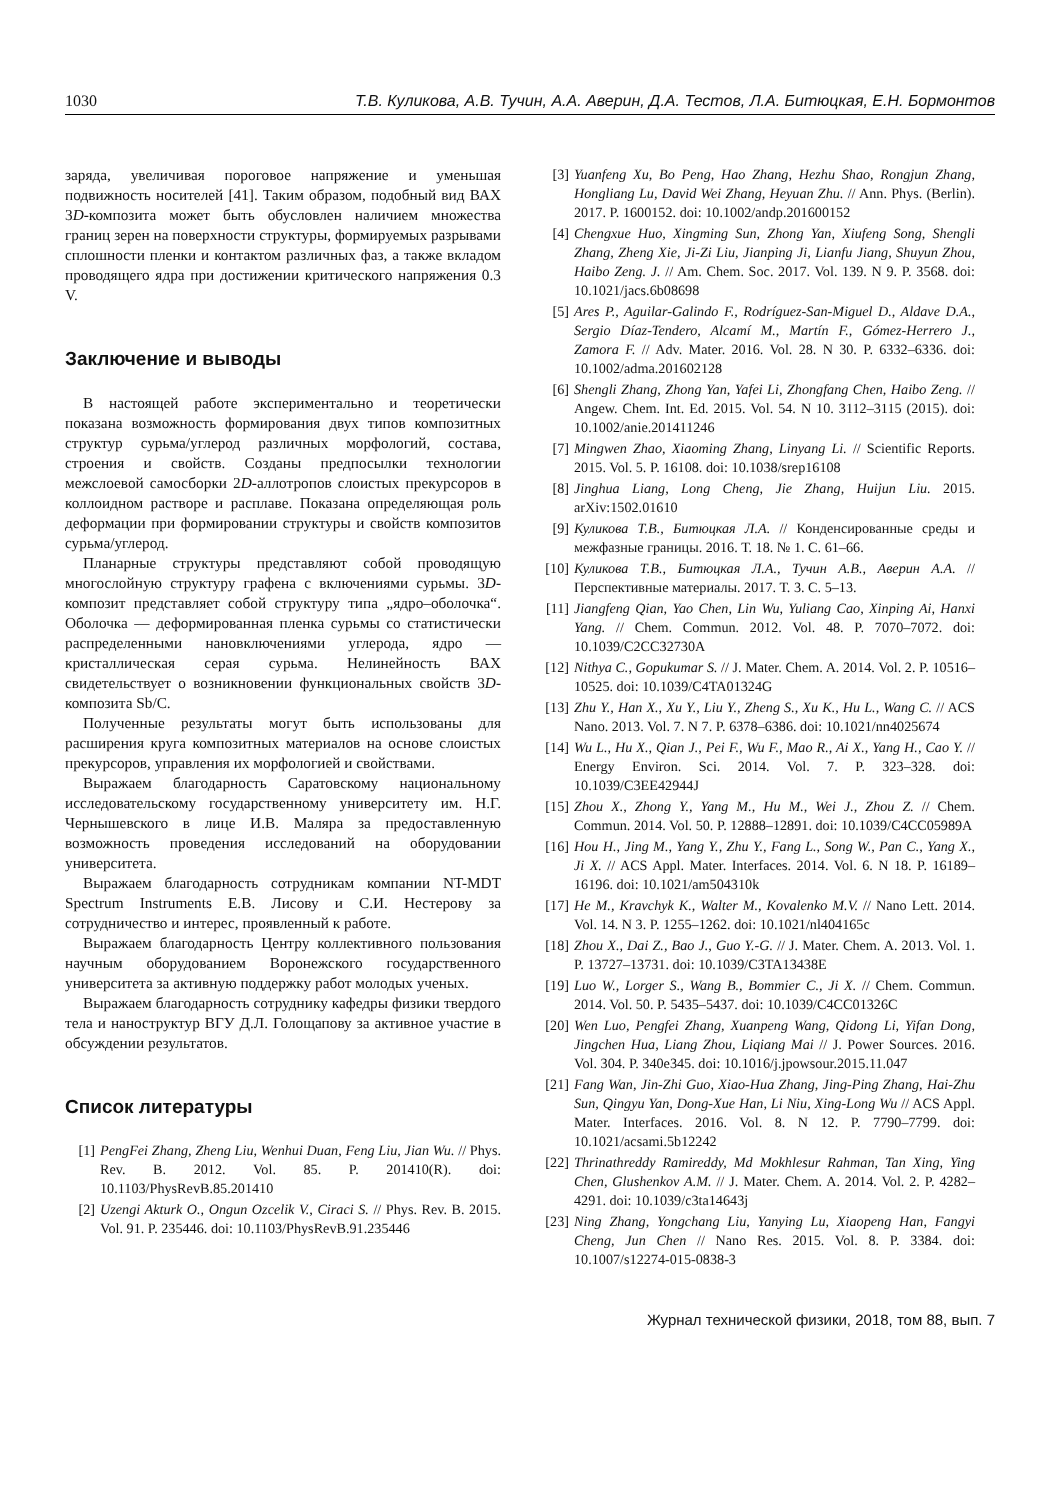1030 Т.В. Куликова, А.В. Тучин, А.А. Аверин, Д.А. Тестов, Л.А. Битюцкая, Е.Н. Бормонтов
заряда, увеличивая пороговое напряжение и уменьшая подвижность носителей [41]. Таким образом, подобный вид ВАХ 3D-композита может быть обусловлен наличием множества границ зерен на поверхности структуры, формируемых разрывами сплошности пленки и контактом различных фаз, а также вкладом проводящего ядра при достижении критического напряжения 0.3 V.
Заключение и выводы
В настоящей работе экспериментально и теоретически показана возможность формирования двух типов композитных структур сурьма/углерод различных морфологий, состава, строения и свойств. Созданы предпосылки технологии межслоевой самосборки 2D-аллотропов слоистых прекурсоров в коллоидном растворе и расплаве. Показана определяющая роль деформации при формировании структуры и свойств композитов сурьма/углерод.
Планарные структуры представляют собой проводящую многослойную структуру графена с включениями сурьмы. 3D-композит представляет собой структуру типа „ядро–оболочка“. Оболочка — деформированная пленка сурьмы со статистически распределенными нановключениями углерода, ядро — кристаллическая серая сурьма. Нелинейность ВАХ свидетельствует о возникновении функциональных свойств 3D-композита Sb/C.
Полученные результаты могут быть использованы для расширения круга композитных материалов на основе слоистых прекурсоров, управления их морфологией и свойствами.
Выражаем благодарность Саратовскому национальному исследовательскому государственному университету им. Н.Г. Чернышевского в лице И.В. Маляра за предоставленную возможность проведения исследований на оборудовании университета.
Выражаем благодарность сотрудникам компании NT-MDT Spectrum Instruments Е.В. Лисову и С.И. Нестерову за сотрудничество и интерес, проявленный к работе.
Выражаем благодарность Центру коллективного пользования научным оборудованием Воронежского государственного университета за активную поддержку работ молодых ученых.
Выражаем благодарность сотруднику кафедры физики твердого тела и наноструктур ВГУ Д.Л. Голощапову за активное участие в обсуждении результатов.
Список литературы
[1] PengFei Zhang, Zheng Liu, Wenhui Duan, Feng Liu, Jian Wu. // Phys. Rev. B. 2012. Vol. 85. P. 201410(R). doi: 10.1103/PhysRevB.85.201410
[2] Uzengi Akturk O., Ongun Ozcelik V., Ciraci S. // Phys. Rev. B. 2015. Vol. 91. P. 235446. doi: 10.1103/PhysRevB.91.235446
[3] Yuanfeng Xu, Bo Peng, Hao Zhang, Hezhu Shao, Rongjun Zhang, Hongliang Lu, David Wei Zhang, Heyuan Zhu. // Ann. Phys. (Berlin). 2017. P. 1600152. doi: 10.1002/andp.201600152
[4] Chengxue Huo, Xingming Sun, Zhong Yan, Xiufeng Song, Shengli Zhang, Zheng Xie, Ji-Zi Liu, Jianping Ji, Lianfu Jiang, Shuyun Zhou, Haibo Zeng. J. // Am. Chem. Soc. 2017. Vol. 139. N 9. P. 3568. doi: 10.1021/jacs.6b08698
[5] Ares P., Aguilar-Galindo F., Rodríguez-San-Miguel D., Aldave D.A., Sergio Díaz-Tendero, Alcamí M., Martín F., Gómez-Herrero J., Zamora F. // Adv. Mater. 2016. Vol. 28. N 30. P. 6332–6336. doi: 10.1002/adma.201602128
[6] Shengli Zhang, Zhong Yan, Yafei Li, Zhongfang Chen, Haibo Zeng. // Angew. Chem. Int. Ed. 2015. Vol. 54. N 10. 3112–3115 (2015). doi: 10.1002/anie.201411246
[7] Mingwen Zhao, Xiaoming Zhang, Linyang Li. // Scientific Reports. 2015. Vol. 5. P. 16108. doi: 10.1038/srep16108
[8] Jinghua Liang, Long Cheng, Jie Zhang, Huijun Liu. 2015. arXiv:1502.01610
[9] Куликова Т.В., Битюцкая Л.А. // Конденсированные среды и межфазные границы. 2016. Т. 18. № 1. С. 61–66.
[10] Куликова Т.В., Битюцкая Л.А., Тучин А.В., Аверин А.А. // Перспективные материалы. 2017. Т. 3. С. 5–13.
[11] Jiangfeng Qian, Yao Chen, Lin Wu, Yuliang Cao, Xinping Ai, Hanxi Yang. // Chem. Commun. 2012. Vol. 48. P. 7070–7072. doi: 10.1039/C2CC32730A
[12] Nithya C., Gopukumar S. // J. Mater. Chem. A. 2014. Vol. 2. P. 10516–10525. doi: 10.1039/C4TA01324G
[13] Zhu Y., Han X., Xu Y., Liu Y., Zheng S., Xu K., Hu L., Wang C. // ACS Nano. 2013. Vol. 7. N 7. P. 6378–6386. doi: 10.1021/nn4025674
[14] Wu L., Hu X., Qian J., Pei F., Wu F., Mao R., Ai X., Yang H., Cao Y. // Energy Environ. Sci. 2014. Vol. 7. P. 323–328. doi: 10.1039/C3EE42944J
[15] Zhou X., Zhong Y., Yang M., Hu M., Wei J., Zhou Z. // Chem. Commun. 2014. Vol. 50. P. 12888–12891. doi: 10.1039/C4CC05989A
[16] Hou H., Jing M., Yang Y., Zhu Y., Fang L., Song W., Pan C., Yang X., Ji X. // ACS Appl. Mater. Interfaces. 2014. Vol. 6. N 18. P. 16189–16196. doi: 10.1021/am504310k
[17] He M., Kravchyk K., Walter M., Kovalenko M.V. // Nano Lett. 2014. Vol. 14. N 3. P. 1255–1262. doi: 10.1021/nl404165c
[18] Zhou X., Dai Z., Bao J., Guo Y.-G. // J. Mater. Chem. A. 2013. Vol. 1. P. 13727–13731. doi: 10.1039/C3TA13438E
[19] Luo W., Lorger S., Wang B., Bommier C., Ji X. // Chem. Commun. 2014. Vol. 50. P. 5435–5437. doi: 10.1039/C4CC01326C
[20] Wen Luo, Pengfei Zhang, Xuanpeng Wang, Qidong Li, Yifan Dong, Jingchen Hua, Liang Zhou, Liqiang Mai // J. Power Sources. 2016. Vol. 304. P. 340e345. doi: 10.1016/j.jpowsour.2015.11.047
[21] Fang Wan, Jin-Zhi Guo, Xiao-Hua Zhang, Jing-Ping Zhang, Hai-Zhu Sun, Qingyu Yan, Dong-Xue Han, Li Niu, Xing-Long Wu // ACS Appl. Mater. Interfaces. 2016. Vol. 8. N 12. P. 7790–7799. doi: 10.1021/acsami.5b12242
[22] Thrinathreddy Ramireddy, Md Mokhlesur Rahman, Tan Xing, Ying Chen, Glushenkov A.M. // J. Mater. Chem. A. 2014. Vol. 2. P. 4282–4291. doi: 10.1039/c3ta14643j
[23] Ning Zhang, Yongchang Liu, Yanying Lu, Xiaopeng Han, Fangyi Cheng, Jun Chen // Nano Res. 2015. Vol. 8. P. 3384. doi: 10.1007/s12274-015-0838-3
Журнал технической физики, 2018, том 88, вып. 7